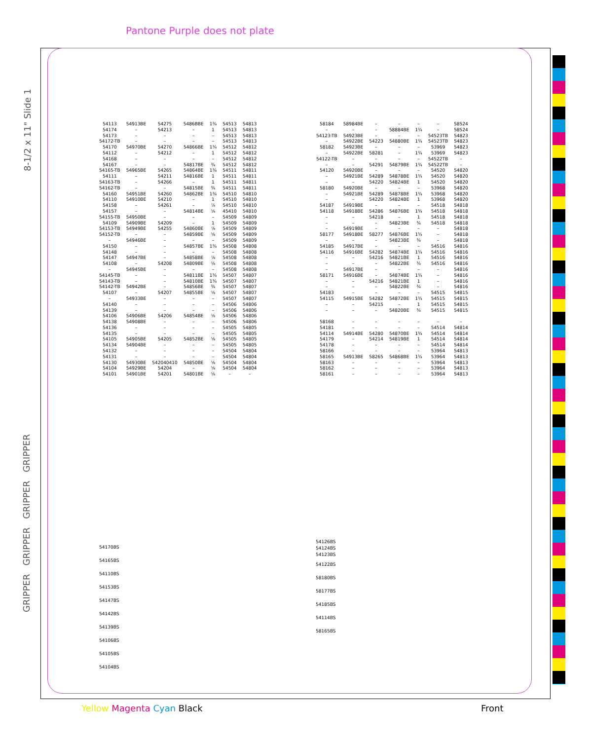Pantone Purple does not plate
8-1/2 x 11" Slide 1
GRIPPER GRIPPER GRIPPER GRIPPER
| 54113 | 54913BE | 54275 | 5486BBE | 1¾ | 54513 | 54813 |
| 54174 | – | 54213 | – | 1 | 54513 | 54813 |
| 54173 | – | – | – | – | 54513 | 54813 |
| 54172-TB | – | – | – | – | 54513 | 54813 |
| 54170 | 54970BE | 54270 | 54866BE | 1¾ | 54512 | 54812 |
| 54112 | – | 54212 | – | 1 | 54512 | 54812 |
| 54168 | – | – | – | – | 54512 | 54812 |
| 54167 | – | – | 54817BE | ¾ | 54512 | 54812 |
| 54165-TB | 54965BE | 54265 | 54864BE | 1¾ | 54511 | 54811 |
| 54111 | – | 54211 | 54816BE | 1 | 54511 | 54811 |
| 54163-TB | – | 54266 | – | 1 | 54511 | 54811 |
| 54162-TB | – | – | 54815BE | ¾ | 54511 | 54811 |
| 54160 | 54951BE | 54260 | 54862BE | 1¾ | 54510 | 54810 |
| 54110 | 54910BE | 54210 | – | 1 | 54510 | 54810 |
| 54158 | – | 54261 | – | ⅞ | 54510 | 54810 |
| 54157 | – | – | 54814BE | ⅝ | 45410 | 54810 |
| 54155-TB | 54950BE | – | – | – | 54509 | 54809 |
| 54109 | 54909BE | 54209 | – | 1 | 54509 | 54809 |
| 54153-TB | 54949BE | 54255 | 54860BE | ⅞ | 54509 | 54809 |
| 54152-TB | – | – | 54859BE | ⅝ | 54509 | 54809 |
| – | 54946BE | – | – | – | 54509 | 54809 |
| 54150 | – | – | 54857BE | 1¾ | 54508 | 54808 |
| 54148 | – | – | – | – | 54508 | 54808 |
| 54147 | 54947BE | – | 54858BE | ⅞ | 54508 | 54808 |
| 54108 | – | 54208 | 54809BE | ⅝ | 54508 | 54808 |
| – | 54945BE | – | – | – | 54508 | 54808 |
| 54145-TB | – | – | 54811BE | 1¾ | 54507 | 54807 |
| 54143-TB | – | – | 54810BE | 1¾ | 54507 | 54807 |
| 54142-TB | 54942BE | – | 54856BE | ¾ | 54507 | 54807 |
| 54107 | – | 54207 | 54855BE | ⅝ | 54507 | 54807 |
| – | 54933BE | – | – | – | 54507 | 54807 |
| 54140 | – | – | – | – | 54506 | 54806 |
| 54139 | – | – | – | – | 54506 | 54806 |
| 54106 | 54906BE | 54206 | 54854BE | ⅝ | 54506 | 54806 |
| 54138 | 54908BE | – | – | – | 54506 | 54806 |
| 54136 | – | – | – | – | 54505 | 54805 |
| 54135 | – | – | – | – | 54505 | 54805 |
| 54105 | 54905BE | 54205 | 54852BE | ⅝ | 54505 | 54805 |
| 54134 | 54904BE | – | – | – | 54505 | 54805 |
| 54132 | – | – | – | – | 54504 | 54804 |
| 54131 | – | – | – | – | 54504 | 54804 |
| 54130 | 54930BE | 542040410 | 54850BE | ⅝ | 54504 | 54804 |
| 54104 | 54929BE | 54204 | – | ⅝ | 54504 | 54804 |
| 54101 | 54901BE | 54201 | 54801BE | ⅝ | – | – |
| 58184 | 58984BE | – | – | – | – | 58524 |
| – | – | – | 58884BE | 1¾ | – | 58524 |
| 54123-TB | 54923BE | – | – | – | 54523TB | 54823 |
| – | 54922BE | 54223 | 54880BE | 1¾ | 54523TB | 54823 |
| 58182 | 54923BE | – | – | – | 53969 | 54823 |
| – | 54922BE | 58281 | – | 1¾ | 53969 | 54823 |
| 54122-TB | – | – | – | – | 54522TB | – |
| – | – | 54291 | 54879BE | 1¾ | 54522TB | – |
| 54120 | 54920BE | – | – | – | 54520 | 54820 |
| – | 54921BE | 54289 | 54878BE | 1¾ | 54520 | 54820 |
| – | – | 54220 | 54824BE | 1 | 54520 | 54820 |
| 58180 | 54920BE | – | – | – | 53968 | 54820 |
| – | 54921BE | 54289 | 54878BE | 1¾ | 53968 | 54820 |
| – | – | 54220 | 54824BE | 1 | 53968 | 54820 |
| 54187 | 54919BE | – | – | – | 54518 | 54818 |
| 54118 | 54918BE | 54286 | 54876BE | 1¾ | 54518 | 54818 |
| – | – | 54218 | – | 1 | 54518 | 54818 |
| – | – | – | 54823BE | ¾ | 54518 | 54818 |
| – | 54919BE | – | – | – | – | 54818 |
| 58177 | 54918BE | 58277 | 54876BE | 1¾ | – | 54818 |
| – | – | – | 54823BE | ¾ | – | 54818 |
| 54185 | 54917BE | – | – | – | 54516 | 54816 |
| 54116 | 54916BE | 54282 | 54874BE | 1¾ | 54516 | 54816 |
| – | – | 54216 | 54821BE | 1 | 54516 | 54816 |
| – | – | – | 54822BE | ¾ | 54516 | 54816 |
| – | 54917BE | – | – | – | – | 54816 |
| 58171 | 54916BE | – | 54874BE | 1¾ | – | 54816 |
| – | – | 54216 | 54821BE | 1 | – | 54816 |
| – | – | – | 54822BE | ¾ | – | 54816 |
| 54183 | – | – | – | – | 54515 | 54815 |
| 54115 | 54915BE | 54282 | 54872BE | 1¾ | 54515 | 54815 |
| – | – | 54215 | – | 1 | 54515 | 54815 |
| – | – | – | 54820BE | ¾ | 54515 | 54815 |
| 58168 | – | – | – | – | – | – |
| 54181 | – | – | – | – | 54514 | 54814 |
| 54114 | 54914BE | 54280 | 54870BE | 1¾ | 54514 | 54814 |
| 54179 | – | 54214 | 54819BE | 1 | 54514 | 54814 |
| 54178 | – | – | – | – | 54514 | 54814 |
| 58166 | – | – | – | – | 53964 | 54813 |
| 58165 | 54913BE | 58265 | 54868BE | 1¾ | 53964 | 54813 |
| 58163 | – | – | – | – | 53964 | 54813 |
| 58162 | – | – | – | – | 53964 | 54813 |
| 58161 | – | – | – | – | 53964 | 54813 |
54170BS
54165BS
54110BS
54153BS
54147BS
54142BS
54139BS
54106BS
54105BS
54104BS
54126BS
54124BS
54123BS
54122BS
58180BS
58177BS
54185BS
54114BS
58165BS
Yellow Magenta Cyan Black Front